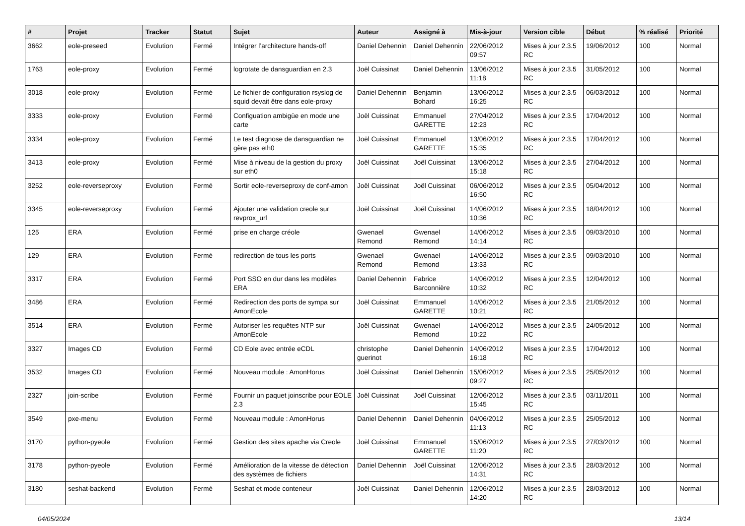| # | Projet | Tracker | Statut | Sujet | Auteur | Assigné à | Mis-à-jour | Version cible | Début | % réalisé | Priorité |
| --- | --- | --- | --- | --- | --- | --- | --- | --- | --- | --- | --- |
| 3662 | eole-preseed | Evolution | Fermé | Intégrer l’architecture hands-off | Daniel Dehennin | Daniel Dehennin | 22/06/2012 09:57 | Mises à jour 2.3.5 RC | 19/06/2012 | 100 | Normal |
| 1763 | eole-proxy | Evolution | Fermé | logrotate de dansguardian en 2.3 | Joël Cuissinat | Daniel Dehennin | 13/06/2012 11:18 | Mises à jour 2.3.5 RC | 31/05/2012 | 100 | Normal |
| 3018 | eole-proxy | Evolution | Fermé | Le fichier de configuration rsyslog de squid devait être dans eole-proxy | Daniel Dehennin | Benjamin Bohard | 13/06/2012 16:25 | Mises à jour 2.3.5 RC | 06/03/2012 | 100 | Normal |
| 3333 | eole-proxy | Evolution | Fermé | Configuation ambigüe en mode une carte | Joël Cuissinat | Emmanuel GARETTE | 27/04/2012 12:23 | Mises à jour 2.3.5 RC | 17/04/2012 | 100 | Normal |
| 3334 | eole-proxy | Evolution | Fermé | Le test diagnose de dansguardian ne gère pas eth0 | Joël Cuissinat | Emmanuel GARETTE | 13/06/2012 15:35 | Mises à jour 2.3.5 RC | 17/04/2012 | 100 | Normal |
| 3413 | eole-proxy | Evolution | Fermé | Mise à niveau de la gestion du proxy sur eth0 | Joël Cuissinat | Joël Cuissinat | 13/06/2012 15:18 | Mises à jour 2.3.5 RC | 27/04/2012 | 100 | Normal |
| 3252 | eole-reverseproxy | Evolution | Fermé | Sortir eole-reverseproxy de conf-amon | Joël Cuissinat | Joël Cuissinat | 06/06/2012 16:50 | Mises à jour 2.3.5 RC | 05/04/2012 | 100 | Normal |
| 3345 | eole-reverseproxy | Evolution | Fermé | Ajouter une validation creole sur revprox_url | Joël Cuissinat | Joël Cuissinat | 14/06/2012 10:36 | Mises à jour 2.3.5 RC | 18/04/2012 | 100 | Normal |
| 125 | ERA | Evolution | Fermé | prise en charge créole | Gwenael Remond | Gwenael Remond | 14/06/2012 14:14 | Mises à jour 2.3.5 RC | 09/03/2010 | 100 | Normal |
| 129 | ERA | Evolution | Fermé | redirection de tous les ports | Gwenael Remond | Gwenael Remond | 14/06/2012 13:33 | Mises à jour 2.3.5 RC | 09/03/2010 | 100 | Normal |
| 3317 | ERA | Evolution | Fermé | Port SSO en dur dans les modèles ERA | Daniel Dehennin | Fabrice Barconnière | 14/06/2012 10:32 | Mises à jour 2.3.5 RC | 12/04/2012 | 100 | Normal |
| 3486 | ERA | Evolution | Fermé | Redirection des ports de sympa sur AmonEcole | Joël Cuissinat | Emmanuel GARETTE | 14/06/2012 10:21 | Mises à jour 2.3.5 RC | 21/05/2012 | 100 | Normal |
| 3514 | ERA | Evolution | Fermé | Autoriser les requêtes NTP sur AmonEcole | Joël Cuissinat | Gwenael Remond | 14/06/2012 10:22 | Mises à jour 2.3.5 RC | 24/05/2012 | 100 | Normal |
| 3327 | Images CD | Evolution | Fermé | CD Eole avec entrée eCDL | christophe guerinot | Daniel Dehennin | 14/06/2012 16:18 | Mises à jour 2.3.5 RC | 17/04/2012 | 100 | Normal |
| 3532 | Images CD | Evolution | Fermé | Nouveau module : AmonHorus | Joël Cuissinat | Daniel Dehennin | 15/06/2012 09:27 | Mises à jour 2.3.5 RC | 25/05/2012 | 100 | Normal |
| 2327 | join-scribe | Evolution | Fermé | Fournir un paquet joinscribe pour EOLE 2.3 | Joël Cuissinat | Joël Cuissinat | 12/06/2012 15:45 | Mises à jour 2.3.5 RC | 03/11/2011 | 100 | Normal |
| 3549 | pxe-menu | Evolution | Fermé | Nouveau module : AmonHorus | Daniel Dehennin | Daniel Dehennin | 04/06/2012 11:13 | Mises à jour 2.3.5 RC | 25/05/2012 | 100 | Normal |
| 3170 | python-pyeole | Evolution | Fermé | Gestion des sites apache via Creole | Joël Cuissinat | Emmanuel GARETTE | 15/06/2012 11:20 | Mises à jour 2.3.5 RC | 27/03/2012 | 100 | Normal |
| 3178 | python-pyeole | Evolution | Fermé | Amélioration de la vitesse de détection des systèmes de fichiers | Daniel Dehennin | Joël Cuissinat | 12/06/2012 14:31 | Mises à jour 2.3.5 RC | 28/03/2012 | 100 | Normal |
| 3180 | seshat-backend | Evolution | Fermé | Seshat et mode conteneur | Joël Cuissinat | Daniel Dehennin | 12/06/2012 14:20 | Mises à jour 2.3.5 RC | 28/03/2012 | 100 | Normal |
04/05/2024 13/14